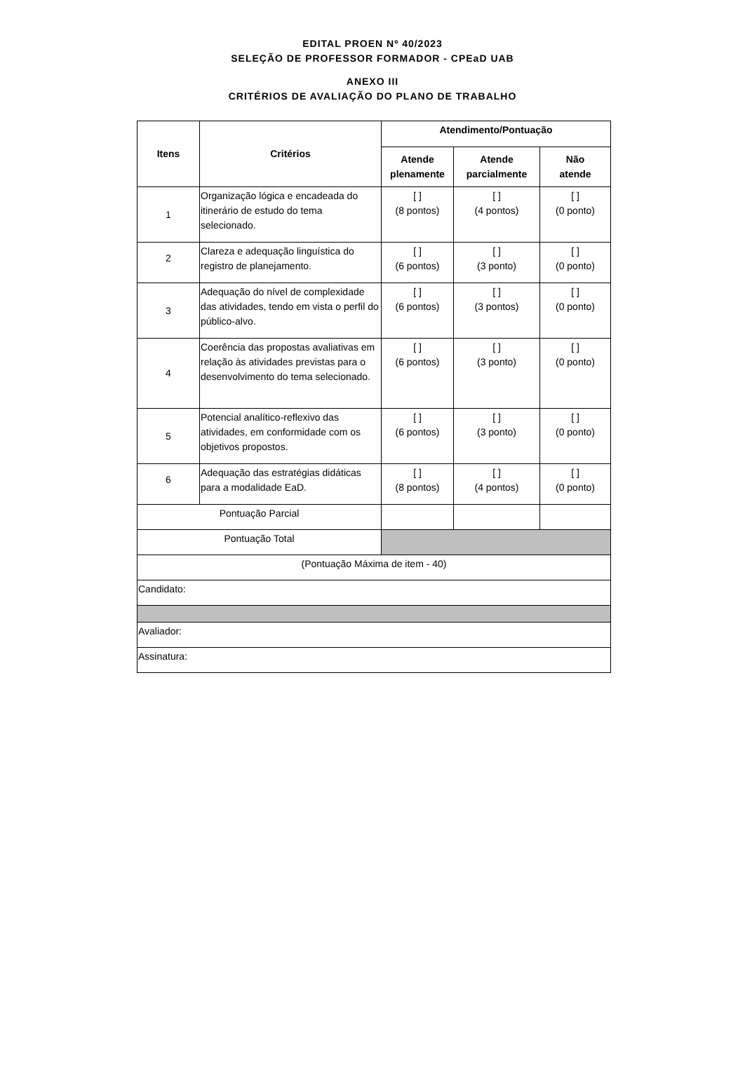EDITAL PROEN Nº 40/2023
SELEÇÃO DE PROFESSOR FORMADOR - CPEaD UAB
ANEXO III
CRITÉRIOS DE AVALIAÇÃO DO PLANO DE TRABALHO
| Itens | Critérios | Atendimento/Pontuação | | |
| --- | --- | --- | --- | --- |
| | | Atende plenamente | Atende parcialmente | Não atende |
| 1 | Organização lógica e encadeada do itinerário de estudo do tema selecionado. | [ ] (8 pontos) | [ ] (4 pontos) | [ ] (0 ponto) |
| 2 | Clareza e adequação linguística do registro de planejamento. | [ ] (6 pontos) | [ ] (3 ponto) | [ ] (0 ponto) |
| 3 | Adequação do nível de complexidade das atividades, tendo em vista o perfil do público-alvo. | [ ] (6 pontos) | [ ] (3 pontos) | [ ] (0 ponto) |
| 4 | Coerência das propostas avaliativas em relação às atividades previstas para o desenvolvimento do tema selecionado. | [ ] (6 pontos) | [ ] (3 ponto) | [ ] (0 ponto) |
| 5 | Potencial analítico-reflexivo das atividades, em conformidade com os objetivos propostos. | [ ] (6 pontos) | [ ] (3 ponto) | [ ] (0 ponto) |
| 6 | Adequação das estratégias didáticas para a modalidade EaD. | [ ] (8 pontos) | [ ] (4 pontos) | [ ] (0 ponto) |
| Pontuação Parcial | | | | |
| Pontuação Total | | | | |
| (Pontuação Máxima de item - 40) | | | | |
| Candidato: | | | | |
| Avaliador: | | | | |
| Assinatura: | | | | |